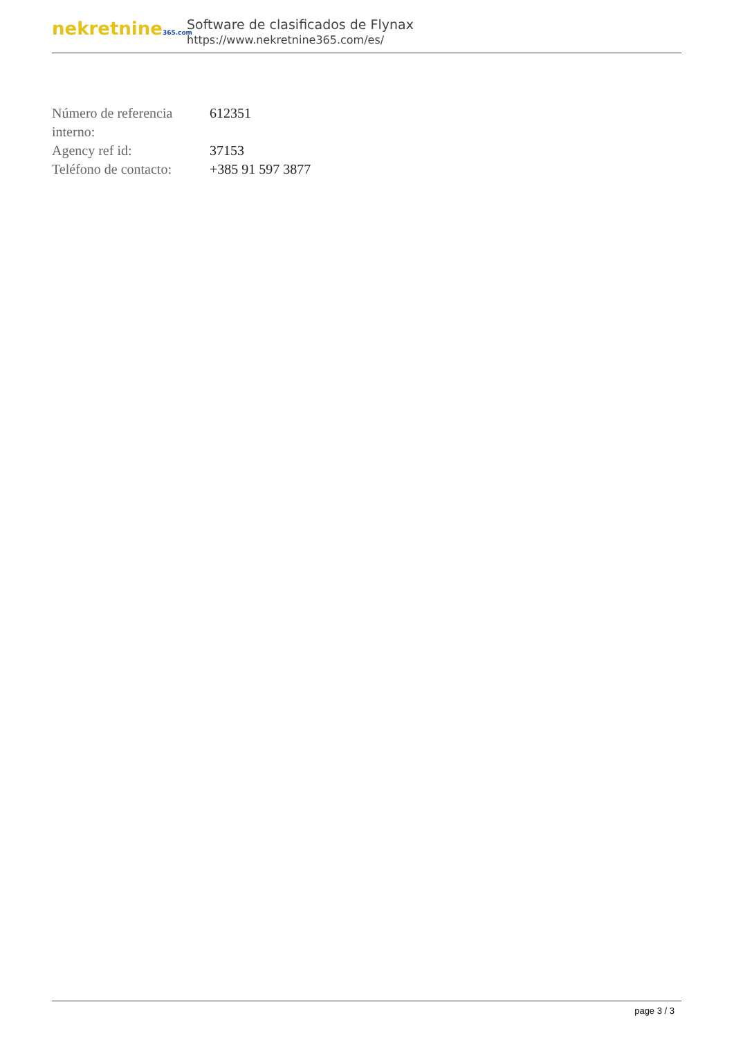nekretnine365.com
Software de clasificados de Flynax
https://www.nekretnine365.com/es/
| Número de referencia interno: | 612351 |
| Agency ref id: | 37153 |
| Teléfono de contacto: | +385 91 597 3877 |
page 3 / 3